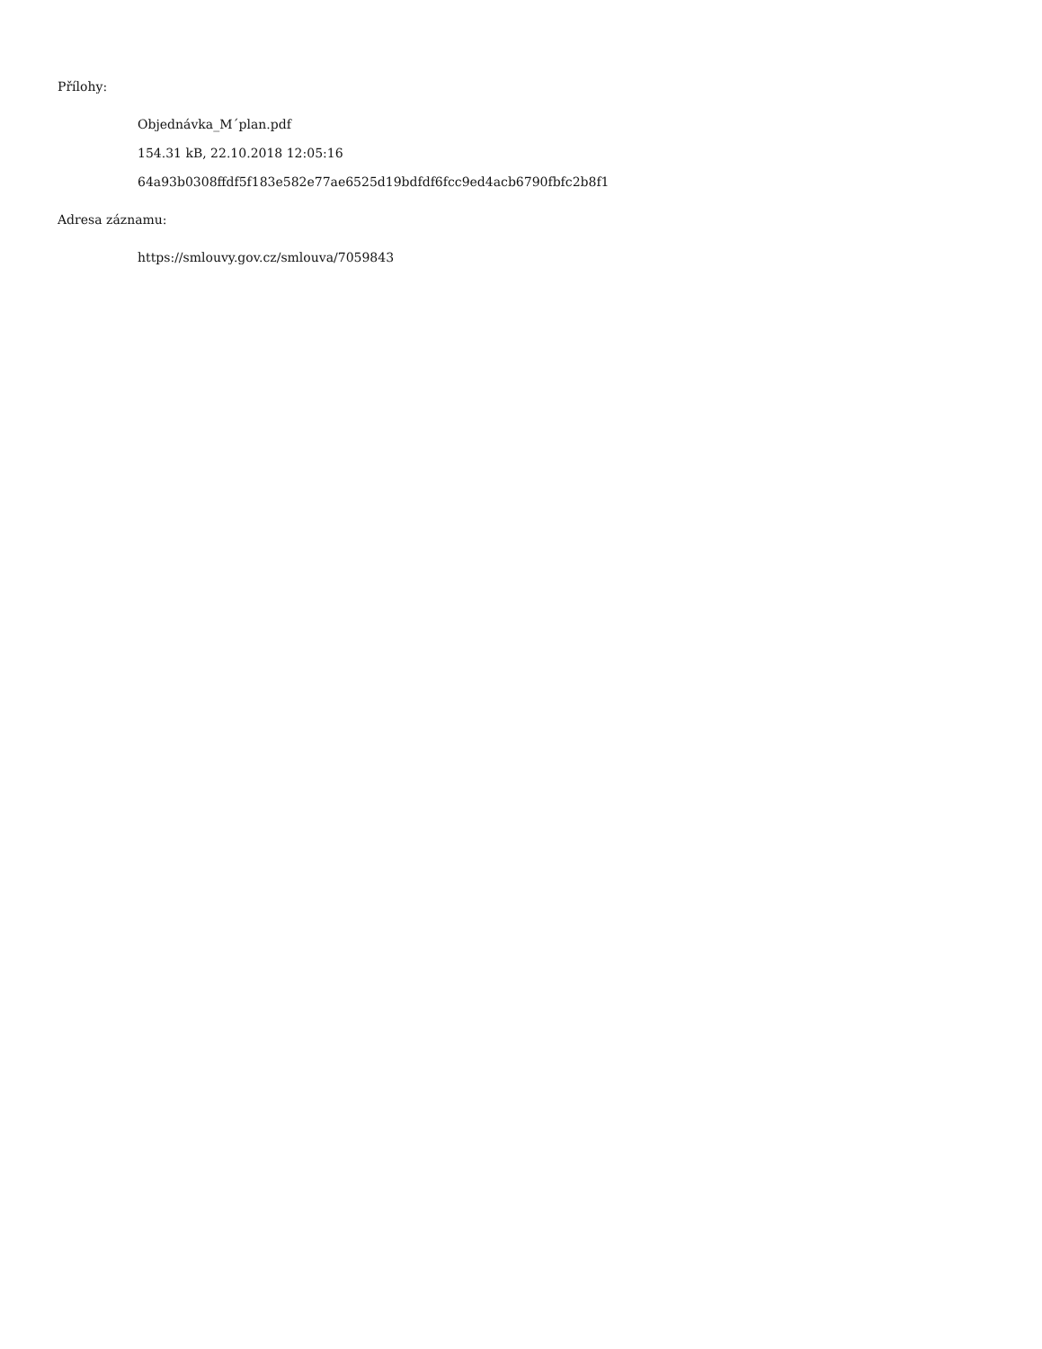Přílohy:
Objednávka_M´plan.pdf
154.31 kB, 22.10.2018 12:05:16
64a93b0308ffdf5f183e582e77ae6525d19bdfdf6fcc9ed4acb6790fbfc2b8f1
Adresa záznamu:
https://smlouvy.gov.cz/smlouva/7059843